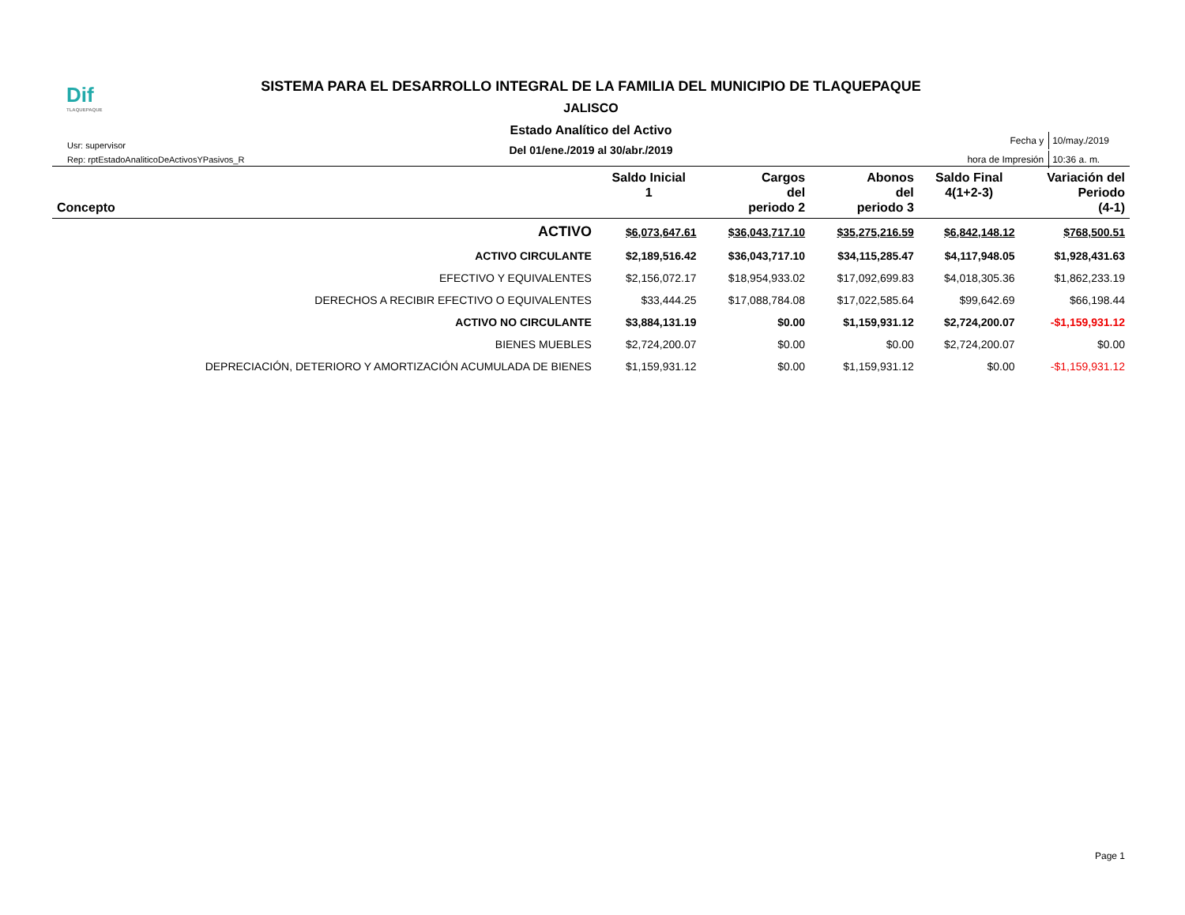Dif
TLAQUEPAQUE
SISTEMA PARA EL DESARROLLO INTEGRAL DE LA FAMILIA DEL MUNICIPIO DE TLAQUEPAQUE
JALISCO
Estado Analítico del Activo
Del 01/ene./2019 al 30/abr./2019
Usr: supervisor
Rep: rptEstadoAnaliticoDeActivosYPasivos_R
| Fecha y | 10/may./2019 |
| hora de Impresión | 10:36 a. m. |
| Concepto | Saldo Inicial 1 | Cargos del periodo 2 | Abonos del periodo 3 | Saldo Final 4(1+2-3) | Variación del Periodo (4-1) |
| --- | --- | --- | --- | --- | --- |
| ACTIVO | $6,073,647.61 | $36,043,717.10 | $35,275,216.59 | $6,842,148.12 | $768,500.51 |
| ACTIVO CIRCULANTE | $2,189,516.42 | $36,043,717.10 | $34,115,285.47 | $4,117,948.05 | $1,928,431.63 |
| EFECTIVO Y EQUIVALENTES | $2,156,072.17 | $18,954,933.02 | $17,092,699.83 | $4,018,305.36 | $1,862,233.19 |
| DERECHOS A RECIBIR EFECTIVO O EQUIVALENTES | $33,444.25 | $17,088,784.08 | $17,022,585.64 | $99,642.69 | $66,198.44 |
| ACTIVO NO CIRCULANTE | $3,884,131.19 | $0.00 | $1,159,931.12 | $2,724,200.07 | -$1,159,931.12 |
| BIENES MUEBLES | $2,724,200.07 | $0.00 | $0.00 | $2,724,200.07 | $0.00 |
| DEPRECIACIÓN, DETERIORO Y AMORTIZACIÓN ACUMULADA DE BIENES | $1,159,931.12 | $0.00 | $1,159,931.12 | $0.00 | -$1,159,931.12 |
Page 1